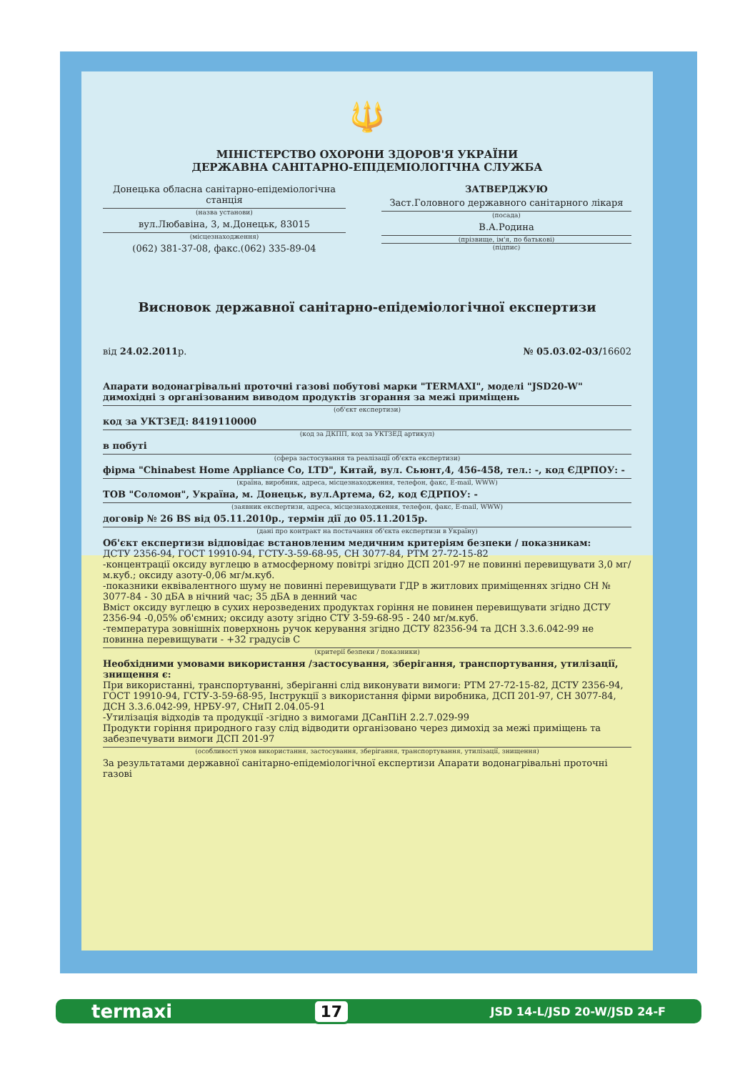🔱
МІНІСТЕРСТВО ОХОРОНИ ЗДОРОВ'Я УКРАЇНИ
ДЕРЖАВНА САНІТАРНО-ЕПІДЕМІОЛОГІЧНА СЛУЖБА
Донецька обласна санітарно-епідеміологічна станція
(назва установи)
вул.Любавіна, 3, м.Донецьк, 83015
(місцезнаходження)
(062) 381-37-08, факс.(062) 335-89-04
ЗАТВЕРДЖУЮ
Заст.Головного державного санітарного лікаря
(посада)
В.А.Родина
(прізвище, ім'я, по батькові)
(підпис)
Висновок державної санітарно-епідеміологічної експертизи
від 24.02.2011р. № 05.03.02-03/16602
Апарати водонагрівальні проточні газові побутові марки "TERMAXI", моделі "JSD20-W" димохідні з організованим виводом продуктів згорання за межі приміщень
(об'єкт експертизи)
код за УКТЗЕД: 8419110000
(код за ДКПП, код за УКТЗЕД артикул)
в побуті
(сфера застосування та реалізації об'єкта експертизи)
фірма "Chinabest Home Appliance Co, LTD", Китай, вул. Сьюнт,4, 456-458, тел.: -, код ЄДРПОУ: -
(країна, виробник, адреса, місцезнаходження, телефон, факс, E-mail, WWW)
ТОВ "Соломон", Україна, м. Донецьк, вул.Артема, 62, код ЄДРПОУ: -
(заявник експертизи, адреса, місцезнаходження, телефон, факс, E-mail, WWW)
договір № 26 BS від 05.11.2010р., термін дії до 05.11.2015р.
(дані про контракт на постачання об'єкта експертизи в Україну)
Об'єкт експертизи відповідає встановленим медичним критеріям безпеки / показникам:
ДСТУ 2356-94, ГОСТ 19910-94, ГСТУ-3-59-68-95, СН 3077-84, РТМ 27-72-15-82
-концентрації оксиду вуглецю в атмосферному повітрі згідно ДСП 201-97 не повинні перевищувати 3,0 мг/м.куб.; оксиду азоту-0,06 мг/м.куб.
-показники еквівалентного шуму не повинні перевищувати ГДР в житлових приміщеннях згідно СН № 3077-84 - 30 дБА в нічний час; 35 дБА в денний час
Вміст оксиду вуглецю в сухих нерозведених продуктах горіння не повинен перевищувати згідно ДСТУ 2356-94 -0,05% об'ємних; оксиду азоту згідно СТУ 3-59-68-95 - 240 мг/м.куб.
-температура зовнішніх поверхнонь ручок керування згідно ДСТУ 82356-94 та ДСН 3.3.6.042-99 не повинна перевищувати - +32 градусів С
(критерії безпеки / показники)
Необхідними умовами використання /застосування, зберігання, транспортування, утилізації, знищення є:
При використанні, транспортуванні, зберіганні слід виконувати вимоги: РТМ 27-72-15-82, ДСТУ 2356-94, ГОСТ 19910-94, ГСТУ-3-59-68-95, Інструкції з використання фірми виробника, ДСП 201-97, СН 3077-84, ДСН 3.3.6.042-99, НРБУ-97, СНиП 2.04.05-91
-Утилізація відходів та продукції -згідно з вимогами ДСанПіН 2.2.7.029-99
Продукти горіння природного газу слід відводити організовано через димохід за межі приміщень та забезпечувати вимоги ДСП 201-97
(особливості умов використання, застосування, зберігання, транспортування, утилізації, знищення)
За результатами державної санітарно-епідеміологічної експертизи Апарати водонагрівальні проточні газові
termaxi 17 JSD 14-L/JSD 20-W/JSD 24-F